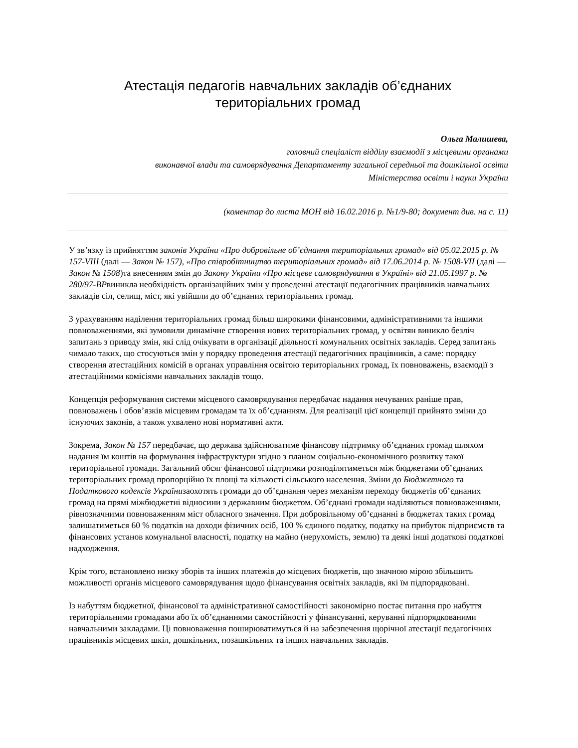Атестація педагогів навчальних закладів об’єднаних
територіальних громад
Ольга Малишева,
головний спеціаліст відділу взаємодії з місцевими органами
виконавчої влади та самоврядування Департаменту загальної середньої та дошкільної освіти
Міністерства освіти і науки України
(коментар до листа МОН від 16.02.2016 р. №1/9-80; документ див. на с. 11)
У зв’язку із прийняттям законів України «Про добровільне об’єднання територіальних громад» від 05.02.2015 р. № 157-VIII (далі — Закон № 157), «Про співробітництво територіальних громад» від 17.06.2014 р. № 1508-VII (далі — Закон № 1508)та внесенням змін до Закону України «Про місцеве самоврядування в Україні» від 21.05.1997 р. № 280/97-ВРвиникла необхідність організаційних змін у проведенні атестації педагогічних працівників навчальних закладів сіл, селищ, міст, які увійшли до об’єднаних територіальних громад.
З урахуванням наділення територіальних громад більш широкими фінансовими, адміністративними та іншими повноваженнями, які зумовили динамічне створення нових територіальних громад, у освітян виникло безліч запитань з приводу змін, які слід очікувати в організації діяльності комунальних освітніх закладів. Серед запитань чимало таких, що стосуються змін у порядку проведення атестації педагогічних працівників, а саме: порядку створення атестаційних комісій в органах управління освітою територіальних громад, їх повноважень, взаємодії з атестаційними комісіями навчальних закладів тощо.
Концепція реформування системи місцевого самоврядування передбачає надання нечуваних раніше прав, повноважень і обов’язків місцевим громадам та їх об’єднанням. Для реалізації цієї концепції прийнято зміни до існуючих законів, а також ухвалено нові нормативні акти.
Зокрема, Закон № 157 передбачає, що держава здійснюватиме фінансову підтримку об’єднаних громад шляхом надання їм коштів на формування інфраструктури згідно з планом соціально-економічного розвитку такої територіальної громади. Загальний обсяг фінансової підтримки розподілятиметься між бюджетами об’єднаних територіальних громад пропорційно їх площі та кількості сільського населення. Зміни до Бюджетного та Податкового кодексів Українизаохотять громади до об’єднання через механізм переходу бюджетів об’єднаних громад на прямі міжбюджетні відносини з державним бюджетом. Об’єднані громади наділяються повноваженнями, рівнозначними повноваженням міст обласного значення. При добровільному об’єднанні в бюджетах таких громад залишатиметься 60 % податків на доходи фізичних осіб, 100 % єдиного податку, податку на прибуток підприємств та фінансових установ комунальної власності, податку на майно (нерухомість, землю) та деякі інші додаткові податкові надходження.
Крім того, встановлено низку зборів та інших платежів до місцевих бюджетів, що значною мірою збільшить можливості органів місцевого самоврядування щодо фінансування освітніх закладів, які їм підпорядковані.
Із набуттям бюджетної, фінансової та адміністративної самостійності закономірно постає питання про набуття територіальними громадами або їх об’єднаннями самостійності у фінансуванні, керуванні підпорядкованими навчальними закладами. Ці повноваження поширюватимуться й на забезпечення щорічної атестації педагогічних працівників місцевих шкіл, дошкільних, позашкільних та інших навчальних закладів.